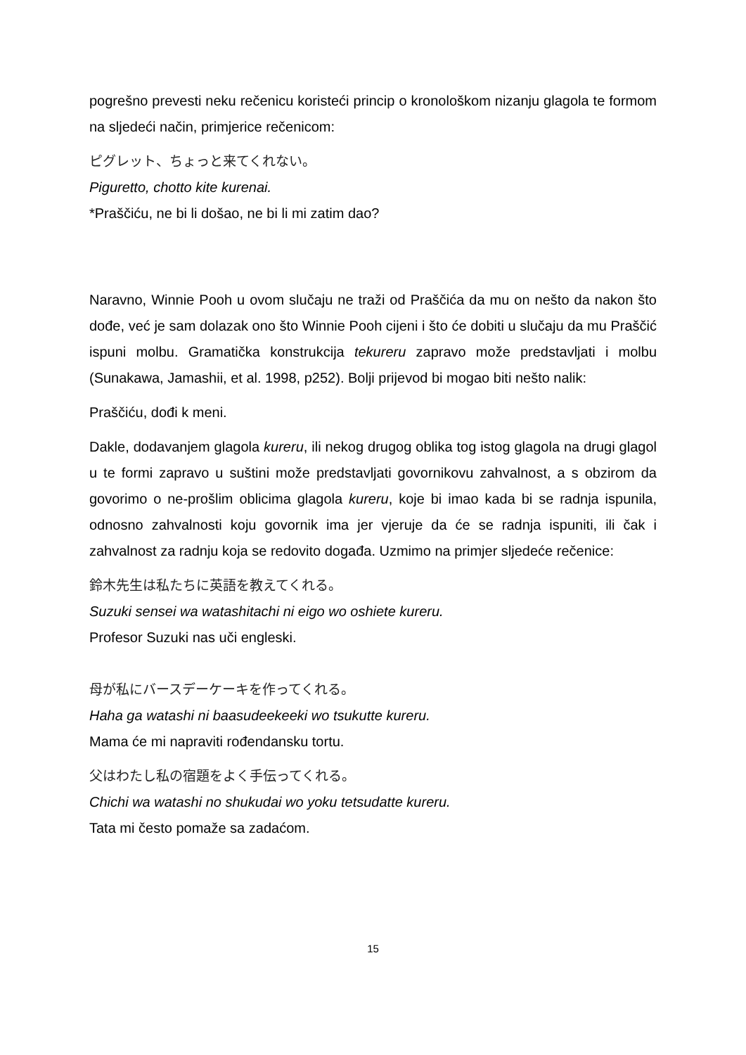pogrešno prevesti neku rečenicu koristeći princip o kronološkom nizanju glagola te formom na sljedeći način, primjerice rečenicom:
ピグレット、ちょっと来てくれない。
Piguretto, chotto kite kurenai.
*Praščiću, ne bi li došao, ne bi li mi zatim dao?
Naravno, Winnie Pooh u ovom slučaju ne traži od Praščića da mu on nešto da nakon što dođe, već je sam dolazak ono što Winnie Pooh cijeni i što će dobiti u slučaju da mu Praščić ispuni molbu. Gramatička konstrukcija tekureru zapravo može predstavljati i molbu (Sunakawa, Jamashii, et al. 1998, p252). Bolji prijevod bi mogao biti nešto nalik:
Praščiću, dođi k meni.
Dakle, dodavanjem glagola kureru, ili nekog drugog oblika tog istog glagola na drugi glagol u te formi zapravo u suštini može predstavljati govornikovu zahvalnost, a s obzirom da govorimo o ne-prošlim oblicima glagola kureru, koje bi imao kada bi se radnja ispunila, odnosno zahvalnosti koju govornik ima jer vjeruje da će se radnja ispuniti, ili čak i zahvalnost za radnju koja se redovito događa. Uzmimo na primjer sljedeće rečenice:
鈴木先生は私たちに英語を教えてくれる。
Suzuki sensei wa watashitachi ni eigo wo oshiete kureru.
Profesor Suzuki nas uči engleski.
母が私にバースデーケーキを作ってくれる。
Haha ga watashi ni baasudeekeeki wo tsukutte kureru.
Mama će mi napraviti rođendansku tortu.
父はわたし私の宿題をよく手伝ってくれる。
Chichi wa watashi no shukudai wo yoku tetsudatte kureru.
Tata mi često pomaže sa zadaćom.
15